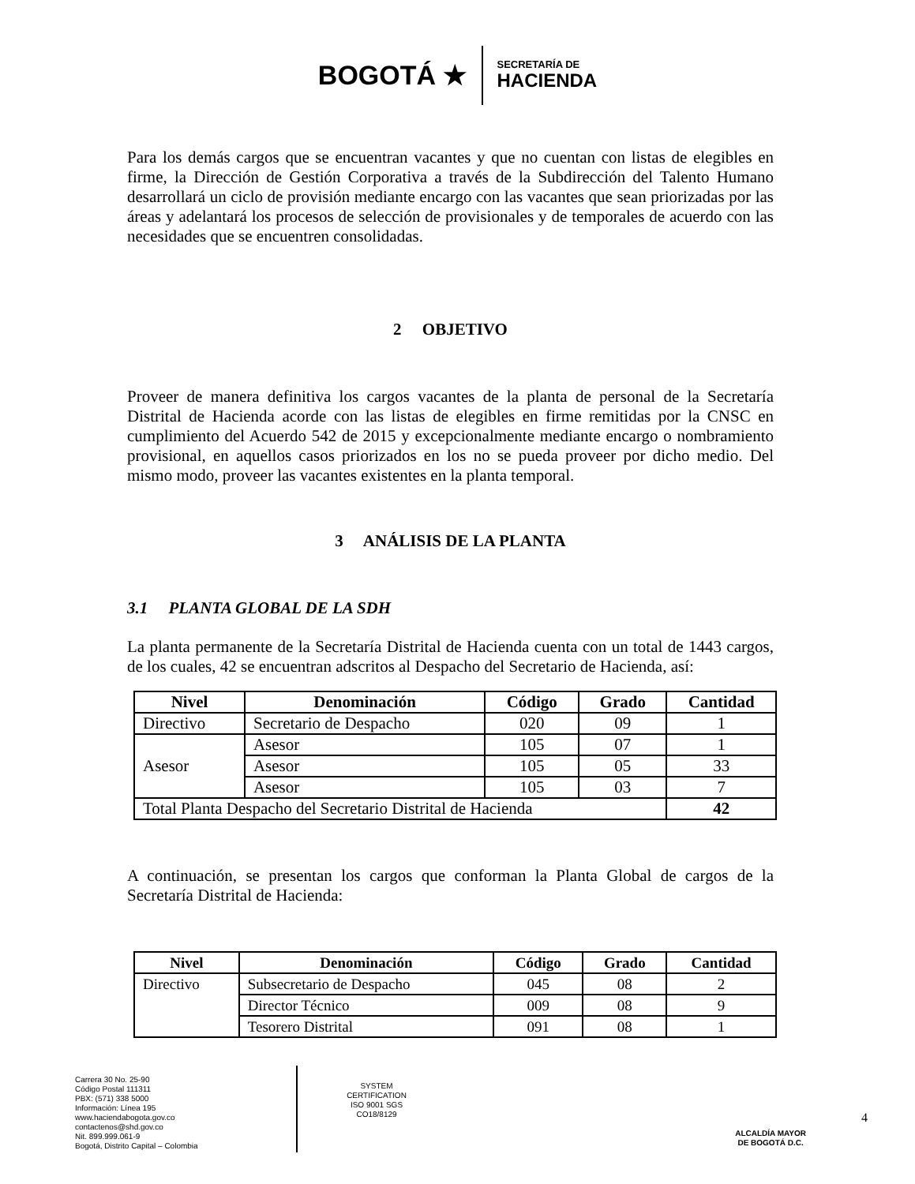BOGOTÁ ★
SECRETARÍA DE
HACIENDA
Para los demás cargos que se encuentran vacantes y que no cuentan con listas de elegibles en firme, la Dirección de Gestión Corporativa a través de la Subdirección del Talento Humano desarrollará un ciclo de provisión mediante encargo con las vacantes que sean priorizadas por las áreas y adelantará los procesos de selección de provisionales y de temporales de acuerdo con las necesidades que se encuentren consolidadas.
2 OBJETIVO
Proveer de manera definitiva los cargos vacantes de la planta de personal de la Secretaría Distrital de Hacienda acorde con las listas de elegibles en firme remitidas por la CNSC en cumplimiento del Acuerdo 542 de 2015 y excepcionalmente mediante encargo o nombramiento provisional, en aquellos casos priorizados en los no se pueda proveer por dicho medio. Del mismo modo, proveer las vacantes existentes en la planta temporal.
3 ANÁLISIS DE LA PLANTA
3.1 PLANTA GLOBAL DE LA SDH
La planta permanente de la Secretaría Distrital de Hacienda cuenta con un total de 1443 cargos, de los cuales, 42 se encuentran adscritos al Despacho del Secretario de Hacienda, así:
| Nivel | Denominación | Código | Grado | Cantidad |
| --- | --- | --- | --- | --- |
| Directivo | Secretario de Despacho | 020 | 09 | 1 |
| Asesor | Asesor | 105 | 07 | 1 |
| | Asesor | 105 | 05 | 33 |
| | Asesor | 105 | 03 | 7 |
| Total Planta Despacho del Secretario Distrital de Hacienda | | | | 42 |
A continuación, se presentan los cargos que conforman la Planta Global de cargos de la Secretaría Distrital de Hacienda:
| Nivel | Denominación | Código | Grado | Cantidad |
| --- | --- | --- | --- | --- |
| Directivo | Subsecretario de Despacho | 045 | 08 | 2 |
| | Director Técnico | 009 | 08 | 9 |
| | Tesorero Distrital | 091 | 08 | 1 |
Carrera 30 No. 25-90
Código Postal 111311
PBX: (571) 338 5000
Información: Línea 195
www.haciendabogota.gov.co
contactenos@shd.gov.co
Nit. 899.999.061-9
Bogotá, Distrito Capital – Colombia
SYSTEM CERTIFICATION
ISO 9001 SGS
CO18/8129
ALCALDÍA MAYOR
DE BOGOTÁ D.C.
4